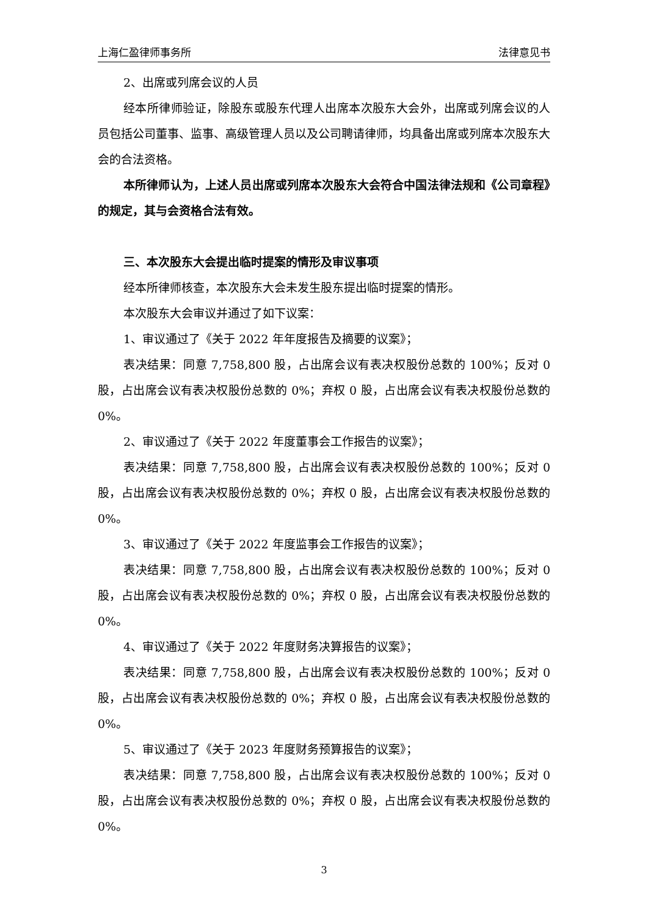上海仁盈律师事务所 法律意见书
2、出席或列席会议的人员
经本所律师验证，除股东或股东代理人出席本次股东大会外，出席或列席会议的人员包括公司董事、监事、高级管理人员以及公司聘请律师，均具备出席或列席本次股东大会的合法资格。
本所律师认为，上述人员出席或列席本次股东大会符合中国法律法规和《公司章程》的规定，其与会资格合法有效。
三、本次股东大会提出临时提案的情形及审议事项
经本所律师核查，本次股东大会未发生股东提出临时提案的情形。
本次股东大会审议并通过了如下议案：
1、审议通过了《关于 2022 年年度报告及摘要的议案》；
表决结果：同意 7,758,800 股，占出席会议有表决权股份总数的 100%；反对 0 股，占出席会议有表决权股份总数的 0%；弃权 0 股，占出席会议有表决权股份总数的 0%。
2、审议通过了《关于 2022 年度董事会工作报告的议案》；
表决结果：同意 7,758,800 股，占出席会议有表决权股份总数的 100%；反对 0 股，占出席会议有表决权股份总数的 0%；弃权 0 股，占出席会议有表决权股份总数的 0%。
3、审议通过了《关于 2022 年度监事会工作报告的议案》；
表决结果：同意 7,758,800 股，占出席会议有表决权股份总数的 100%；反对 0 股，占出席会议有表决权股份总数的 0%；弃权 0 股，占出席会议有表决权股份总数的 0%。
4、审议通过了《关于 2022 年度财务决算报告的议案》；
表决结果：同意 7,758,800 股，占出席会议有表决权股份总数的 100%；反对 0 股，占出席会议有表决权股份总数的 0%；弃权 0 股，占出席会议有表决权股份总数的 0%。
5、审议通过了《关于 2023 年度财务预算报告的议案》；
表决结果：同意 7,758,800 股，占出席会议有表决权股份总数的 100%；反对 0 股，占出席会议有表决权股份总数的 0%；弃权 0 股，占出席会议有表决权股份总数的 0%。
3